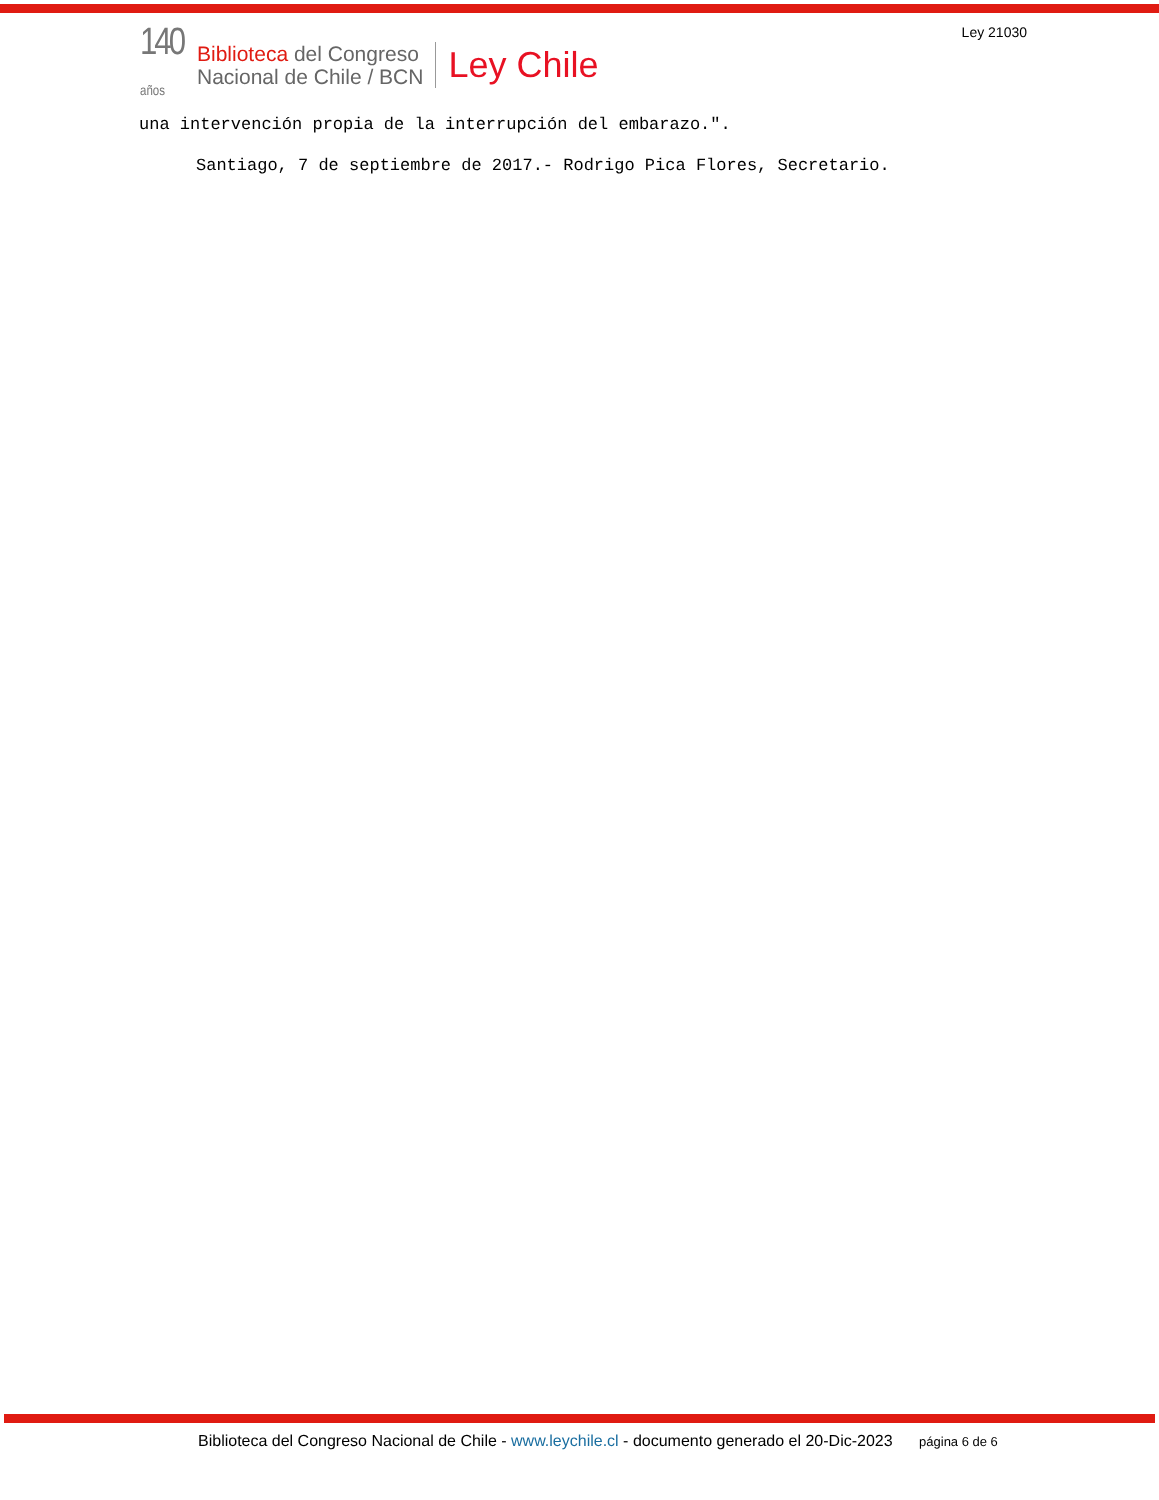140
años
Biblioteca del Congreso
Nacional de Chile / BCN
Ley Chile
Ley 21030
una intervención propia de la interrupción del embarazo.".
Santiago, 7 de septiembre de 2017.- Rodrigo Pica Flores, Secretario.
Biblioteca del Congreso Nacional de Chile - www.leychile.cl - documento generado el 20-Dic-2023 página 6 de 6